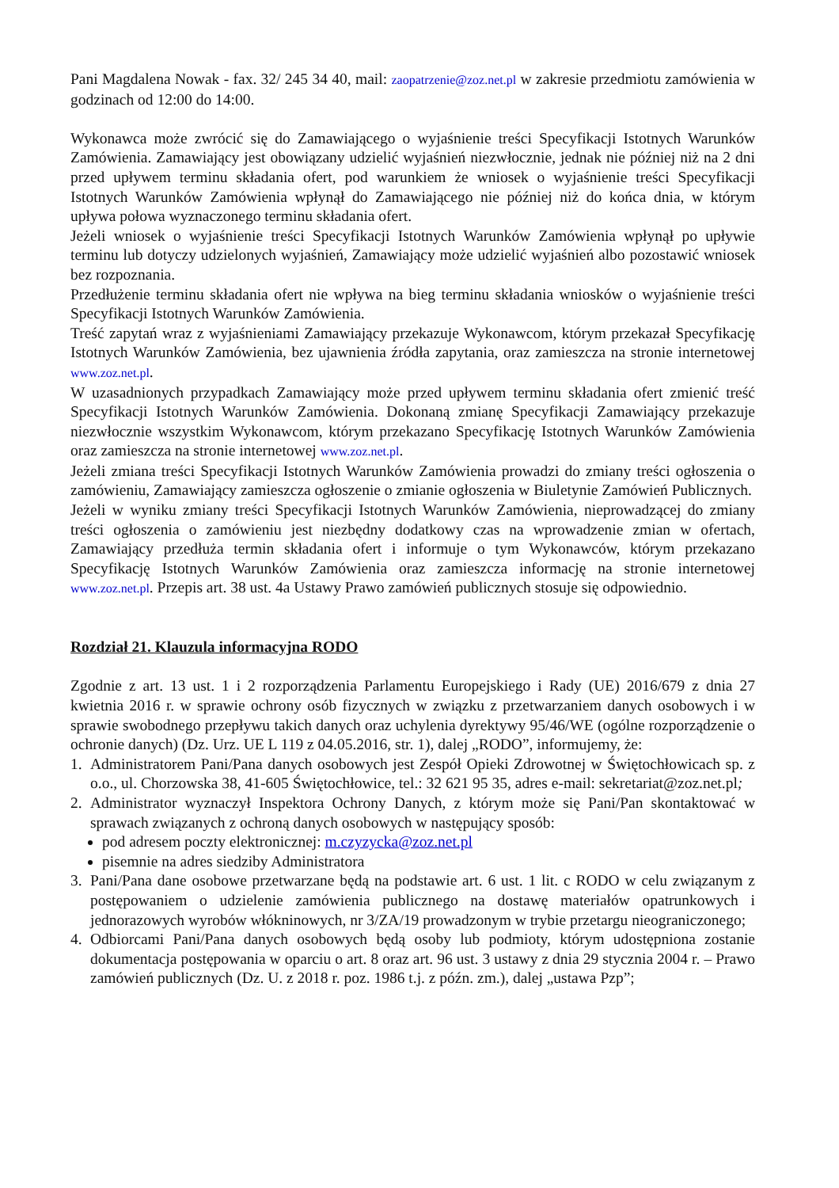Pani Magdalena Nowak - fax. 32/ 245 34 40, mail: zaopatrzenie@zoz.net.pl w zakresie przedmiotu zamówienia w godzinach od 12:00 do 14:00.
Wykonawca może zwrócić się do Zamawiającego o wyjaśnienie treści Specyfikacji Istotnych Warunków Zamówienia. Zamawiający jest obowiązany udzielić wyjaśnień niezwłocznie, jednak nie później niż na 2 dni przed upływem terminu składania ofert, pod warunkiem że wniosek o wyjaśnienie treści Specyfikacji Istotnych Warunków Zamówienia wpłynął do Zamawiającego nie później niż do końca dnia, w którym upływa połowa wyznaczonego terminu składania ofert.
Jeżeli wniosek o wyjaśnienie treści Specyfikacji Istotnych Warunków Zamówienia wpłynął po upływie terminu lub dotyczy udzielonych wyjaśnień, Zamawiający może udzielić wyjaśnień albo pozostawić wniosek bez rozpoznania.
Przedłużenie terminu składania ofert nie wpływa na bieg terminu składania wniosków o wyjaśnienie treści Specyfikacji Istotnych Warunków Zamówienia.
Treść zapytań wraz z wyjaśnieniami Zamawiający przekazuje Wykonawcom, którym przekazał Specyfikację Istotnych Warunków Zamówienia, bez ujawnienia źródła zapytania, oraz zamieszcza na stronie internetowej www.zoz.net.pl.
W uzasadnionych przypadkach Zamawiający może przed upływem terminu składania ofert zmienić treść Specyfikacji Istotnych Warunków Zamówienia. Dokonaną zmianę Specyfikacji Zamawiający przekazuje niezwłocznie wszystkim Wykonawcom, którym przekazano Specyfikację Istotnych Warunków Zamówienia oraz zamieszcza na stronie internetowej www.zoz.net.pl.
Jeżeli zmiana treści Specyfikacji Istotnych Warunków Zamówienia prowadzi do zmiany treści ogłoszenia o zamówieniu, Zamawiający zamieszcza ogłoszenie o zmianie ogłoszenia w Biuletynie Zamówień Publicznych.
Jeżeli w wyniku zmiany treści Specyfikacji Istotnych Warunków Zamówienia, nieprowadzącej do zmiany treści ogłoszenia o zamówieniu jest niezbędny dodatkowy czas na wprowadzenie zmian w ofertach, Zamawiający przedłuża termin składania ofert i informuje o tym Wykonawców, którym przekazano Specyfikację Istotnych Warunków Zamówienia oraz zamieszcza informację na stronie internetowej www.zoz.net.pl. Przepis art. 38 ust. 4a Ustawy Prawo zamówień publicznych stosuje się odpowiednio.
Rozdział 21. Klauzula informacyjna RODO
Zgodnie z art. 13 ust. 1 i 2 rozporządzenia Parlamentu Europejskiego i Rady (UE) 2016/679 z dnia 27 kwietnia 2016 r. w sprawie ochrony osób fizycznych w związku z przetwarzaniem danych osobowych i w sprawie swobodnego przepływu takich danych oraz uchylenia dyrektywy 95/46/WE (ogólne rozporządzenie o ochronie danych) (Dz. Urz. UE L 119 z 04.05.2016, str. 1), dalej „RODO”, informujemy, że:
1. Administratorem Pani/Pana danych osobowych jest Zespół Opieki Zdrowotnej w Świętochłowicach sp. z o.o., ul. Chorzowska 38, 41-605 Świętochłowice, tel.: 32 621 95 35, adres e-mail: sekretariat@zoz.net.pl;
2. Administrator wyznaczył Inspektora Ochrony Danych, z którym może się Pani/Pan skontaktować w sprawach związanych z ochroną danych osobowych w następujący sposób:
pod adresem poczty elektronicznej: m.czyzycka@zoz.net.pl
pisemnie na adres siedziby Administratora
3. Pani/Pana dane osobowe przetwarzane będą na podstawie art. 6 ust. 1 lit. c RODO w celu związanym z postępowaniem o udzielenie zamówienia publicznego na dostawę materiałów opatrunkowych i jednorazowych wyrobów włókninowych, nr 3/ZA/19 prowadzonym w trybie przetargu nieograniczonego;
4. Odbiorcami Pani/Pana danych osobowych będą osoby lub podmioty, którym udostępniona zostanie dokumentacja postępowania w oparciu o art. 8 oraz art. 96 ust. 3 ustawy z dnia 29 stycznia 2004 r. – Prawo zamówień publicznych (Dz. U. z 2018 r. poz. 1986 t.j. z późn. zm.), dalej „ustawa Pzp”;